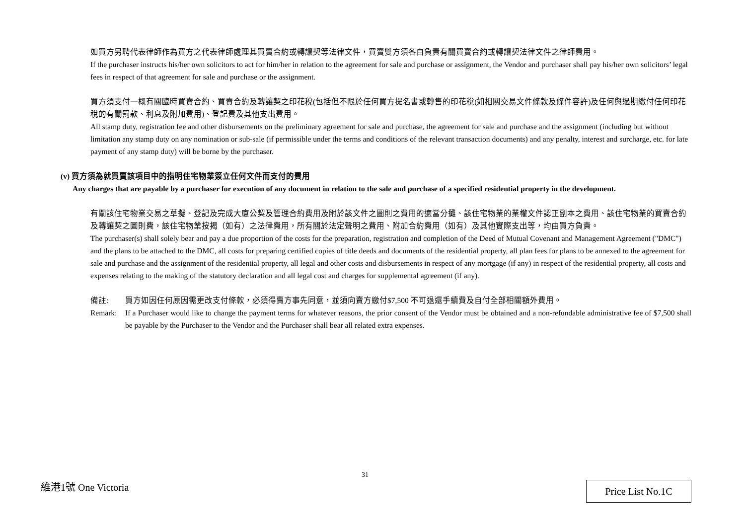如買方另聘代表律師作為買方之代表律師處理其買賣合約或轉讓契等法律文件，買賣雙方須各自負責有關買賣合約或轉讓契法律文件之律師費用。
If the purchaser instructs his/her own solicitors to act for him/her in relation to the agreement for sale and purchase or assignment, the Vendor and purchaser shall pay his/her own solicitors’ legal fees in respect of that agreement for sale and purchase or the assignment.
買方須支付一概有關臨時買賣合約、買賣合約及轉讓契之印花稅(包括但不限於任何買方提名書或轉售的印花稅(如相關交易文件條款及條件容許)及任何與過期繳付任何印花稅的有關罰款、利息及附加費用)、登記費及其他支出費用。
All stamp duty, registration fee and other disbursements on the preliminary agreement for sale and purchase, the agreement for sale and purchase and the assignment (including but without limitation any stamp duty on any nomination or sub-sale (if permissible under the terms and conditions of the relevant transaction documents) and any penalty, interest and surcharge, etc. for late payment of any stamp duty) will be borne by the purchaser.
(v) 買方須為就買賣該項目中的指明住宅物業簽立任何文件而支付的費用
Any charges that are payable by a purchaser for execution of any document in relation to the sale and purchase of a specified residential property in the development.
有關該住宅物業交易之草擬、登記及完成大廈公契及管理合約費用及附於該文件之圖則之費用的適當分攤、該住宅物業的業權文件認正副本之費用、該住宅物業的買賣合約及轉讓契之圖則費，該住宅物業按揭（如有）之法律費用，所有關於法定聲明之費用、附加合約費用（如有）及其他實際支出等，均由買方負責。
The purchaser(s) shall solely bear and pay a due proportion of the costs for the preparation, registration and completion of the Deed of Mutual Covenant and Management Agreement ("DMC") and the plans to be attached to the DMC, all costs for preparing certified copies of title deeds and documents of the residential property, all plan fees for plans to be annexed to the agreement for sale and purchase and the assignment of the residential property, all legal and other costs and disbursements in respect of any mortgage (if any) in respect of the residential property, all costs and expenses relating to the making of the statutory declaration and all legal cost and charges for supplemental agreement (if any).
備註: 買方如因任何原因需更改支付條款，必須得賣方事先同意，並須向賣方繳付$7,500 不可退還手續費及自付全部相關額外費用。
Remark: If a Purchaser would like to change the payment terms for whatever reasons, the prior consent of the Vendor must be obtained and a non-refundable administrative fee of $7,500 shall be payable by the Purchaser to the Vendor and the Purchaser shall bear all related extra expenses.
31
維港1號 One Victoria Price List No.1C